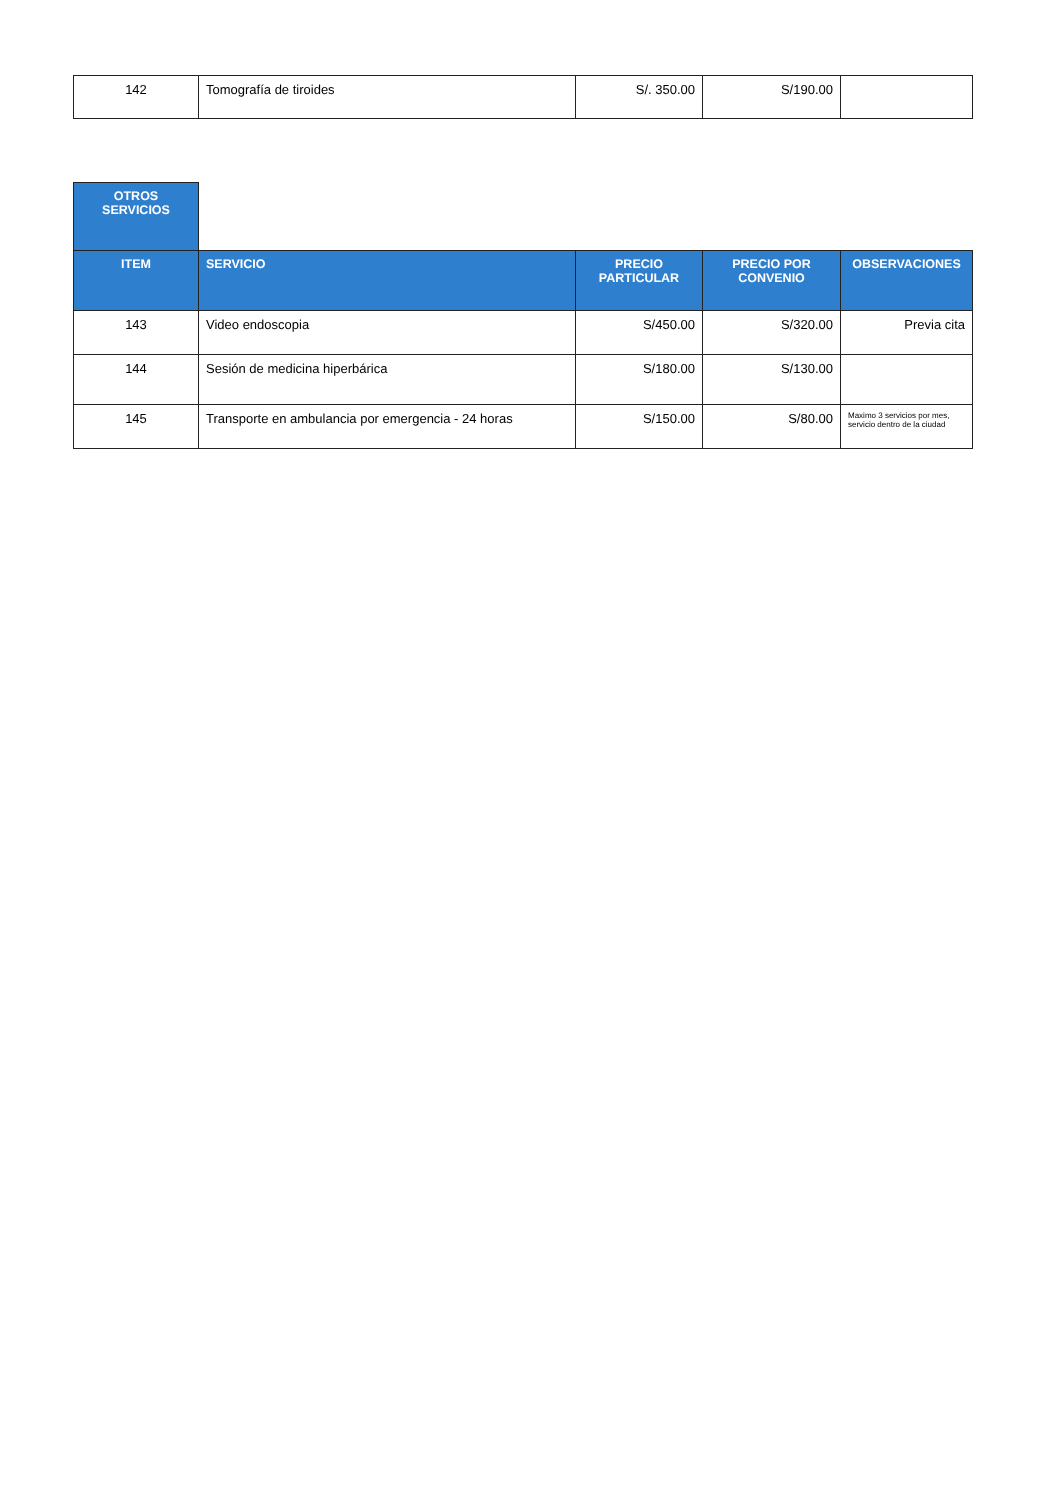| 142 | Tomografía de tiroides | S/. 350.00 | S/190.00 | |
| OTROS SERVICIOS | | | | |
| ITEM | SERVICIO | PRECIO PARTICULAR | PRECIO POR CONVENIO | OBSERVACIONES |
| 143 | Video endoscopia | S/450.00 | S/320.00 | Previa cita |
| 144 | Sesión de medicina hiperbárica | S/180.00 | S/130.00 | |
| 145 | Transporte en ambulancia por emergencia - 24 horas | S/150.00 | S/80.00 | Maximo 3 servicios por mes, servicio dentro de la ciudad |